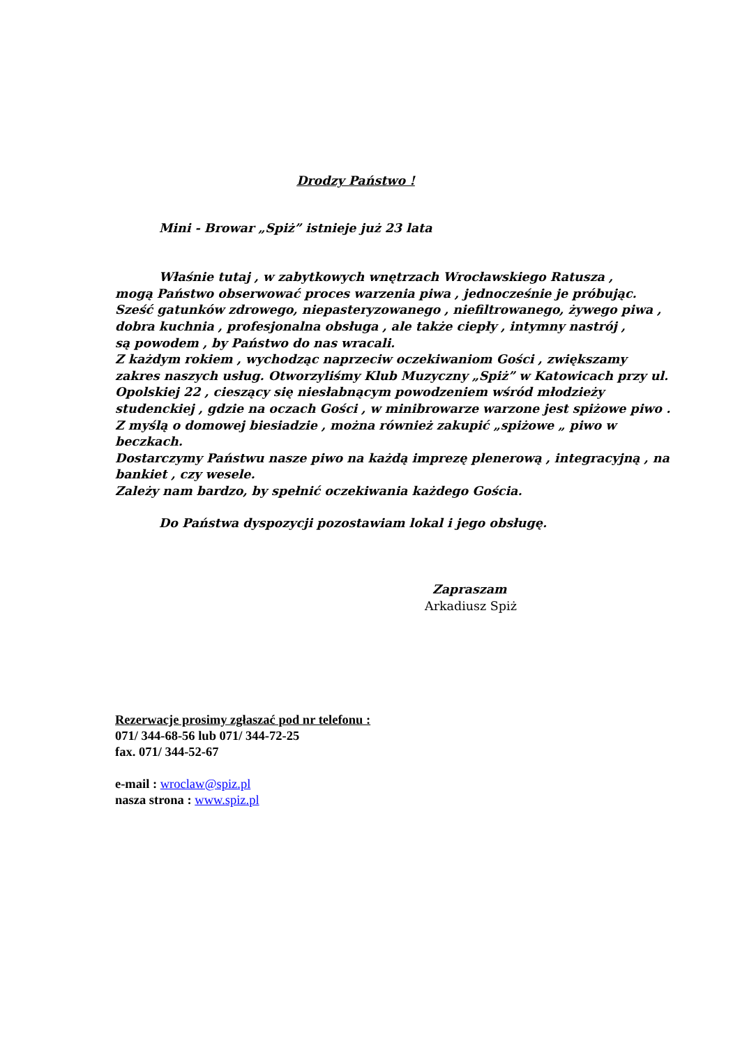Drodzy Państwo !
Mini - Browar „Spiż” istnieje już 23 lata
Właśnie tutaj , w zabytkowych wnętrzach Wrocławskiego Ratusza ,
mogą Państwo obserwować proces warzenia piwa , jednocześnie je próbując.
Sześć gatunków zdrowego, niepasteryzowanego , niefiltrowanego, żywego piwa , dobra kuchnia , profesjonalna obsługa , ale także ciepły , intymny nastrój ,
są powodem , by Państwo do nas wracali.
Z każdym rokiem , wychodząc naprzeciw oczekiwaniom Gości , zwiększamy zakres naszych usług. Otworzyliśmy Klub Muzyczny „Spiż” w Katowicach przy ul. Opolskiej 22 , cieszący się niesłabnącym powodzeniem wśród młodzieży studenckiej , gdzie na oczach Gości , w minibrowarze warzone jest spiżowe piwo .
Z myślą o domowej biesiadzie , można również zakupić „spiżowe „ piwo w beczkach.
Dostarczymy Państwu nasze piwo na każdą imprezę plenerową , integracyjną , na bankiet , czy wesele.
Zależy nam bardzo, by spełnić oczekiwania każdego Gościa.
Do Państwa dyspozycji pozostawiam lokal i jego obsługę.
Zapraszam
Arkadiusz Spiż
Rezerwacje prosimy zgłaszać pod nr telefonu :
071/ 344-68-56 lub 071/ 344-72-25
fax. 071/ 344-52-67
e-mail : wroclaw@spiz.pl
nasza strona : www.spiz.pl